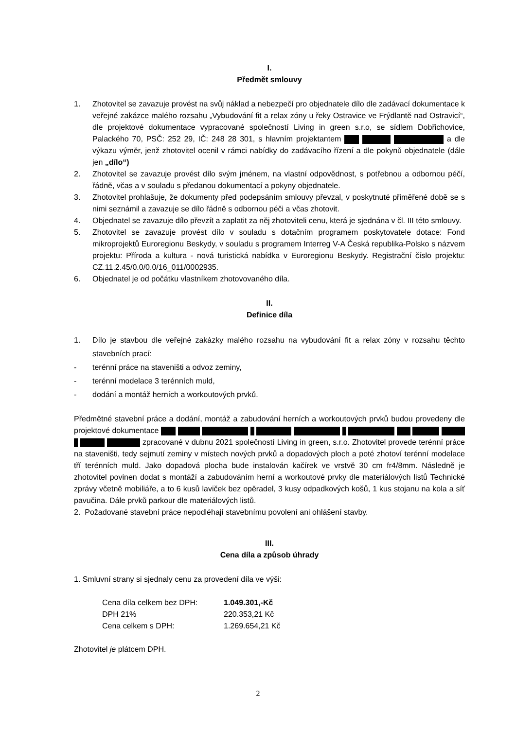I.
Předmět smlouvy
1. Zhotovitel se zavazuje provést na svůj náklad a nebezpečí pro objednatele dílo dle zadávací dokumentace k veřejné zakázce malého rozsahu „Vybudování fit a relax zóny u řeky Ostravice ve Frýdlantě nad Ostravicí“, dle projektové dokumentace vypracované společností Living in green s.r.o, se sídlem Dobřichovice, Palackého 70, PSČ: 252 29, IČ: 248 28 301, s hlavním projektantem a dle výkazu výměr, jenž zhotovitel ocenil v rámci nabídky do zadávacího řízení a dle pokynů objednatele (dále jen „dílo“)
2. Zhotovitel se zavazuje provést dílo svým jménem, na vlastní odpovědnost, s potřebnou a odbornou péčí, řádně, včas a v souladu s předanou dokumentací a pokyny objednatele.
3. Zhotovitel prohlašuje, že dokumenty před podepsáním smlouvy převzal, v poskytnuté přiměřené době se s nimi seznámil a zavazuje se dílo řádně s odbornou péči a včas zhotovit.
4. Objednatel se zavazuje dílo převzít a zaplatit za něj zhotoviteli cenu, která je sjednána v čl. III této smlouvy.
5. Zhotovitel se zavazuje provést dílo v souladu s dotačním programem poskytovatele dotace: Fond mikroprojektů Euroregionu Beskydy, v souladu s programem Interreg V-A Česká republika-Polsko s názvem projektu: Příroda a kultura - nová turistická nabídka v Euroregionu Beskydy. Registrační číslo projektu: CZ.11.2.45/0.0/0.0/16_011/0002935.
6. Objednatel je od počátku vlastníkem zhotovovaného díla.
II.
Definice díla
1. Dílo je stavbou dle veřejné zakázky malého rozsahu na vybudování fit a relax zóny v rozsahu těchto stavebních prací:
- terénní práce na staveništi a odvoz zeminy,
- terénní modelace 3 terénních muld,
- dodání a montáž herních a workoutových prvků.
Předmětné stavební práce a dodání, montáž a zabudování herních a workoutových prvků budou provedeny dle projektové dokumentace zpracované v dubnu 2021 společností Living in green, s.r.o. Zhotovitel provede terénní práce na staveništi, tedy sejmutí zeminy v místech nových prvků a dopadových ploch a poté zhotoví terénní modelace tří terénních muld. Jako dopadová plocha bude instalován kačírek ve vrstvě 30 cm fr4/8mm. Následně je zhotovitel povinen dodat s montáží a zabudováním herní a workoutové prvky dle materiálových listů Technické zprávy včetně mobiliáře, a to 6 kusů laviček bez opěradel, 3 kusy odpadkových košů, 1 kus stojanu na kola a síť pavučina. Dále prvků parkour dle materiálových listů.
2. Požadované stavební práce nepodléhají stavebnímu povolení ani ohlášení stavby.
III.
Cena díla a způsob úhrady
1. Smluvní strany si sjednaly cenu za provedení díla ve výši:
| Cena díla celkem bez DPH: | 1.049.301,-Kč |
| DPH 21% | 220.353,21 Kč |
| Cena celkem s DPH: | 1.269.654,21 Kč |
Zhotovitel je plátcem DPH.
2